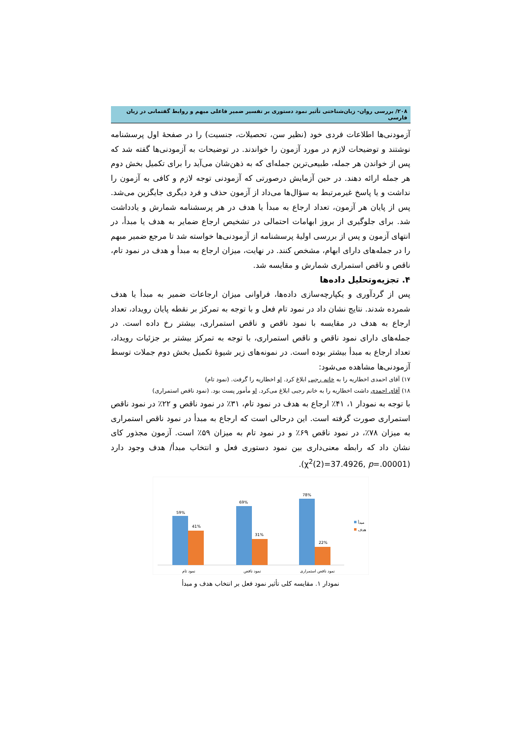۲۰۸/ بررسی روان- زبان‌شناختی تأثیر نمود دستوری بر تفسیر ضمیر فاعلی مبهم و روابط گفتمانی در زبان فارسی
آزمودنی‌ها اطلاعات فردی خود (نظیر سن، تحصیلات، جنسیت) را در صفحهٔ اول پرسشنامه نوشتند و توضیحات لازم در مورد آزمون را خواندند. در توضیحات به آزمودنی‌ها گفته شد که پس از خواندن هر جمله، طبیعی‌ترین جمله‌ای که به ذهن‌شان می‌آید را برای تکمیل بخش دوم هر جمله ارائه دهند. در حین آزمایش درصورتی که آزمودنی توجه لازم و کافی به آزمون را نداشت و یا پاسخ غیرمرتبط به سؤال‌ها می‌داد از آزمون حذف و فرد دیگری جایگزین می‌شد. پس از پایان هر آزمون، تعداد ارجاع به مبدأ یا هدف در هر پرسشنامه شمارش و یادداشت شد. برای جلوگیری از بروز ابهامات احتمالی در تشخیص ارجاع ضمایر به هدف یا مبدأ، در انتهای آزمون و پس از بررسی اولیهٔ پرسشنامه از آزمودنی‌ها خواسته شد تا مرجع ضمیر مبهم را در جمله‌های دارای ابهام، مشخص کنند. در نهایت، میزان ارجاع به مبدأ و هدف در نمود تام، ناقص و ناقص استمراری شمارش و مقایسه شد.
۴. تجزیه‌وتحلیل داده‌ها
پس از گردآوری و یکپارچه‌سازی داده‌ها، فراوانی میزان ارجاعات ضمیر به مبدأ یا هدف شمرده شدند. نتایج نشان داد در نمود تام فعل و با توجه به تمرکز بر نقطه پایان رویداد، تعداد ارجاع به هدف در مقایسه با نمود ناقص و ناقص استمراری، بیشتر رخ داده است. در جمله‌های دارای نمود ناقص و ناقص استمراری، با توجه به تمرکز بیشتر بر جزئیات رویداد، تعداد ارجاع به مبدأ بیشتر بوده است. در نمونه‌های زیر شیوهٔ تکمیل بخش دوم جملات توسط آزمودنی‌ها مشاهده می‌شود:
۱۷) آقای احمدی اخطاریه را به خانم رجبی ابلاغ کرد. او اخطاریه را گرفت. (نمود تام)
۱۸) آقای احمدی داشت اخطاریه را به خانم رجبی ابلاغ می‌کرد. او مأمور پست بود. (نمود ناقص استمراری)
با توجه به نمودار ۱، ۴۱٪ ارجاع به هدف در نمود تام، ۳۱٪ در نمود ناقص و ۲۲٪ در نمود ناقص استمراری صورت گرفته است. این درحالی است که ارجاع به مبدأ در نمود ناقص استمراری به میزان ۷۸٪، در نمود ناقص ۶۹٪ و در نمود تام به میزان ۵۹٪ است. آزمون مجذور کای نشان داد که رابطه معنی‌داری بین نمود دستوری فعل و انتخاب مبدأ/ هدف وجود دارد (χ<sup>2</sup>(2)=37.4926, p=.00001).
59%
41%
69%
31%
78%
22%
نمود تام
نمود ناقص
نمود ناقص استمراری
مبدأ
هدف
نمودار ۱. مقایسه کلی تأثیر نمود فعل بر انتخاب هدف و مبدأ